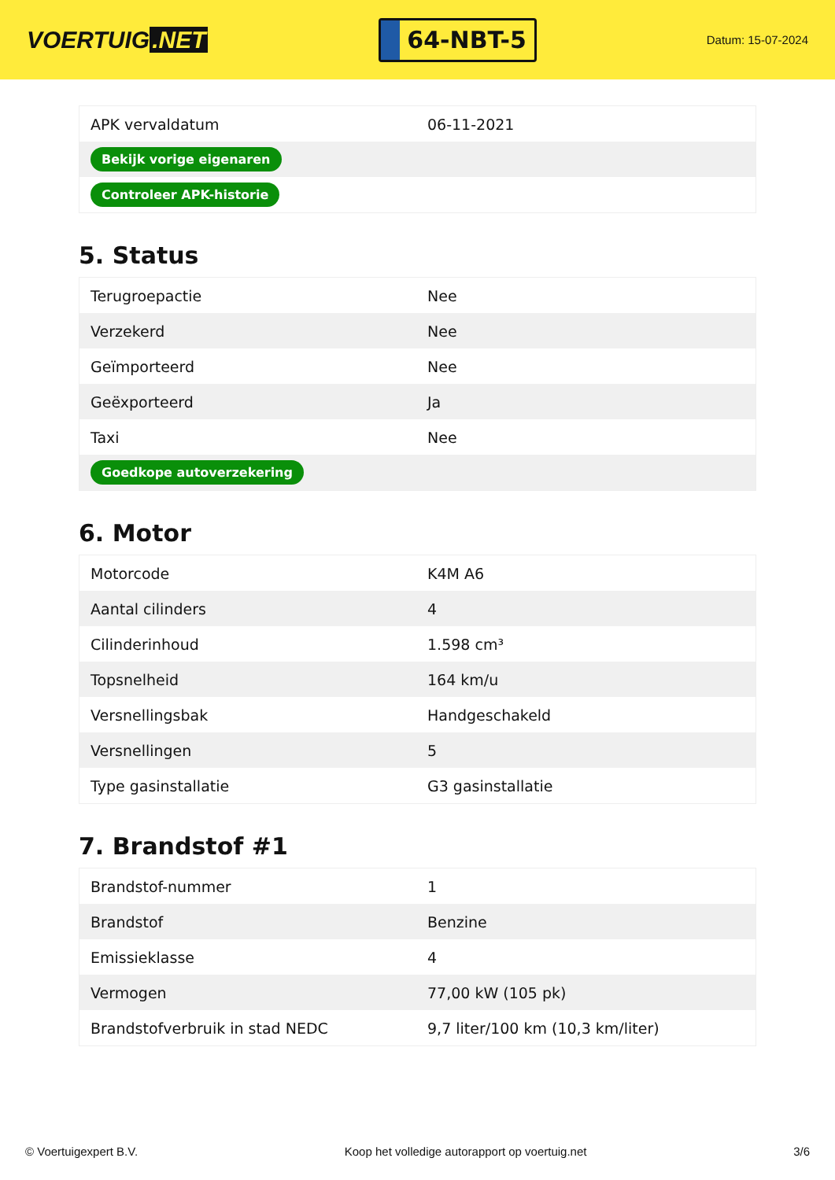VOERTUIG.NET
64-NBT-5
Datum: 15-07-2024
| APK vervaldatum | 06-11-2021 |
| Bekijk vorige eigenaren | |
| Controleer APK-historie | |
5. Status
| Terugroepactie | Nee |
| Verzekerd | Nee |
| Geïmporteerd | Nee |
| Geëxporteerd | Ja |
| Taxi | Nee |
| Goedkope autoverzekering | |
6. Motor
| Motorcode | K4M A6 |
| Aantal cilinders | 4 |
| Cilinderinhoud | 1.598 cm³ |
| Topsnelheid | 164 km/u |
| Versnellingsbak | Handgeschakeld |
| Versnellingen | 5 |
| Type gasinstallatie | G3 gasinstallatie |
7. Brandstof #1
| Brandstof-nummer | 1 |
| Brandstof | Benzine |
| Emissieklasse | 4 |
| Vermogen | 77,00 kW (105 pk) |
| Brandstofverbruik in stad NEDC | 9,7 liter/100 km (10,3 km/liter) |
© Voertuigexpert B.V. Koop het volledige autorapport op voertuig.net 3/6